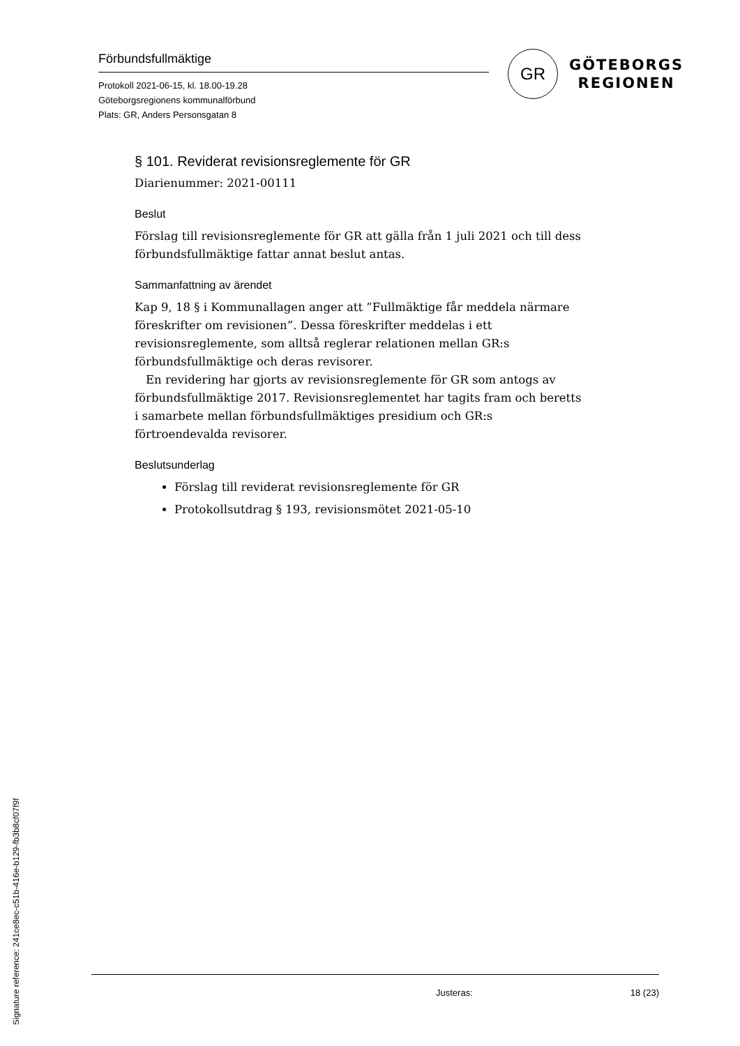Förbundsfullmäktige
Protokoll 2021-06-15, kl. 18.00-19.28
Göteborgsregionens kommunalförbund
Plats: GR, Anders Personsgatan 8
GR
GÖTEBORGS
REGIONEN
§ 101. Reviderat revisionsreglemente för GR
Diarienummer: 2021-00111
Beslut
Förslag till revisionsreglemente för GR att gälla från 1 juli 2021 och till dess förbundsfullmäktige fattar annat beslut antas.
Sammanfattning av ärendet
Kap 9, 18 § i Kommunallagen anger att ”Fullmäktige får meddela närmare föreskrifter om revisionen”. Dessa föreskrifter meddelas i ett revisionsreglemente, som alltså reglerar relationen mellan GR:s förbundsfullmäktige och deras revisorer.
En revidering har gjorts av revisionsreglemente för GR som antogs av förbundsfullmäktige 2017. Revisionsreglementet har tagits fram och beretts i samarbete mellan förbundsfullmäktiges presidium och GR:s förtroendevalda revisorer.
Beslutsunderlag
Förslag till reviderat revisionsreglemente för GR
Protokollsutdrag § 193, revisionsmötet 2021-05-10
Justeras: 18 (23)
Signature reference: 241ce8ec-c51b-416e-b129-fb3b8cf07f9f